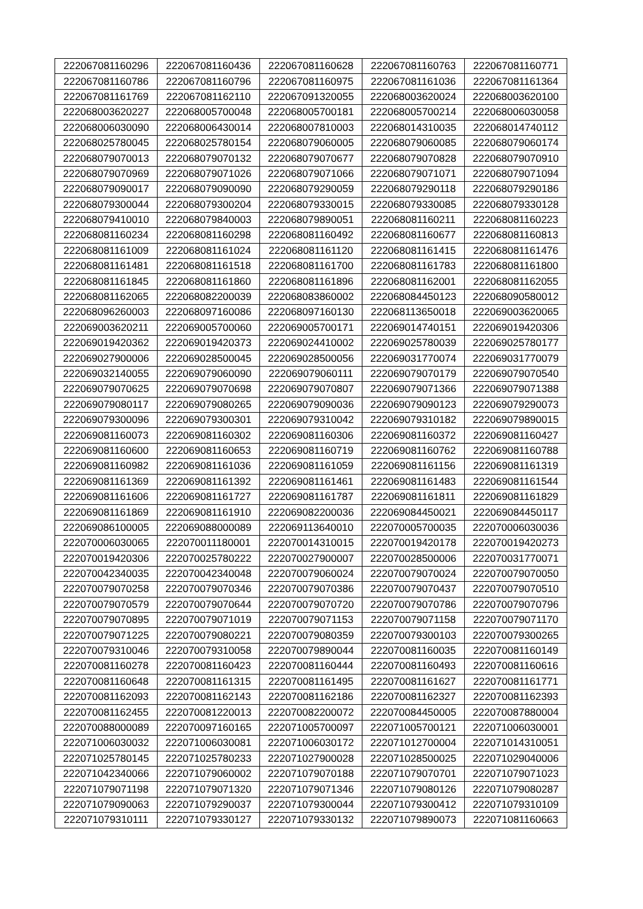| 222067081160296 | 222067081160436 | 222067081160628 | 222067081160763 | 222067081160771 |
| 222067081160786 | 222067081160796 | 222067081160975 | 222067081161036 | 222067081161364 |
| 222067081161769 | 222067081162110 | 222067091320055 | 222068003620024 | 222068003620100 |
| 222068003620227 | 222068005700048 | 222068005700181 | 222068005700214 | 222068006030058 |
| 222068006030090 | 222068006430014 | 222068007810003 | 222068014310035 | 222068014740112 |
| 222068025780045 | 222068025780154 | 222068079060005 | 222068079060085 | 222068079060174 |
| 222068079070013 | 222068079070132 | 222068079070677 | 222068079070828 | 222068079070910 |
| 222068079070969 | 222068079071026 | 222068079071066 | 222068079071071 | 222068079071094 |
| 222068079090017 | 222068079090090 | 222068079290059 | 222068079290118 | 222068079290186 |
| 222068079300044 | 222068079300204 | 222068079330015 | 222068079330085 | 222068079330128 |
| 222068079410010 | 222068079840003 | 222068079890051 | 222068081160211 | 222068081160223 |
| 222068081160234 | 222068081160298 | 222068081160492 | 222068081160677 | 222068081160813 |
| 222068081161009 | 222068081161024 | 222068081161120 | 222068081161415 | 222068081161476 |
| 222068081161481 | 222068081161518 | 222068081161700 | 222068081161783 | 222068081161800 |
| 222068081161845 | 222068081161860 | 222068081161896 | 222068081162001 | 222068081162055 |
| 222068081162065 | 222068082200039 | 222068083860002 | 222068084450123 | 222068090580012 |
| 222068096260003 | 222068097160086 | 222068097160130 | 222068113650018 | 222069003620065 |
| 222069003620211 | 222069005700060 | 222069005700171 | 222069014740151 | 222069019420306 |
| 222069019420362 | 222069019420373 | 222069024410002 | 222069025780039 | 222069025780177 |
| 222069027900006 | 222069028500045 | 222069028500056 | 222069031770074 | 222069031770079 |
| 222069032140055 | 222069079060090 | 222069079060111 | 222069079070179 | 222069079070540 |
| 222069079070625 | 222069079070698 | 222069079070807 | 222069079071366 | 222069079071388 |
| 222069079080117 | 222069079080265 | 222069079090036 | 222069079090123 | 222069079290073 |
| 222069079300096 | 222069079300301 | 222069079310042 | 222069079310182 | 222069079890015 |
| 222069081160073 | 222069081160302 | 222069081160306 | 222069081160372 | 222069081160427 |
| 222069081160600 | 222069081160653 | 222069081160719 | 222069081160762 | 222069081160788 |
| 222069081160982 | 222069081161036 | 222069081161059 | 222069081161156 | 222069081161319 |
| 222069081161369 | 222069081161392 | 222069081161461 | 222069081161483 | 222069081161544 |
| 222069081161606 | 222069081161727 | 222069081161787 | 222069081161811 | 222069081161829 |
| 222069081161869 | 222069081161910 | 222069082200036 | 222069084450021 | 222069084450117 |
| 222069086100005 | 222069088000089 | 222069113640010 | 222070005700035 | 222070006030036 |
| 222070006030065 | 222070011180001 | 222070014310015 | 222070019420178 | 222070019420273 |
| 222070019420306 | 222070025780222 | 222070027900007 | 222070028500006 | 222070031770071 |
| 222070042340035 | 222070042340048 | 222070079060024 | 222070079070024 | 222070079070050 |
| 222070079070258 | 222070079070346 | 222070079070386 | 222070079070437 | 222070079070510 |
| 222070079070579 | 222070079070644 | 222070079070720 | 222070079070786 | 222070079070796 |
| 222070079070895 | 222070079071019 | 222070079071153 | 222070079071158 | 222070079071170 |
| 222070079071225 | 222070079080221 | 222070079080359 | 222070079300103 | 222070079300265 |
| 222070079310046 | 222070079310058 | 222070079890044 | 222070081160035 | 222070081160149 |
| 222070081160278 | 222070081160423 | 222070081160444 | 222070081160493 | 222070081160616 |
| 222070081160648 | 222070081161315 | 222070081161495 | 222070081161627 | 222070081161771 |
| 222070081162093 | 222070081162143 | 222070081162186 | 222070081162327 | 222070081162393 |
| 222070081162455 | 222070081220013 | 222070082200072 | 222070084450005 | 222070087880004 |
| 222070088000089 | 222070097160165 | 222071005700097 | 222071005700121 | 222071006030001 |
| 222071006030032 | 222071006030081 | 222071006030172 | 222071012700004 | 222071014310051 |
| 222071025780145 | 222071025780233 | 222071027900028 | 222071028500025 | 222071029040006 |
| 222071042340066 | 222071079060002 | 222071079070188 | 222071079070701 | 222071079071023 |
| 222071079071198 | 222071079071320 | 222071079071346 | 222071079080126 | 222071079080287 |
| 222071079090063 | 222071079290037 | 222071079300044 | 222071079300412 | 222071079310109 |
| 222071079310111 | 222071079330127 | 222071079330132 | 222071079890073 | 222071081160663 |